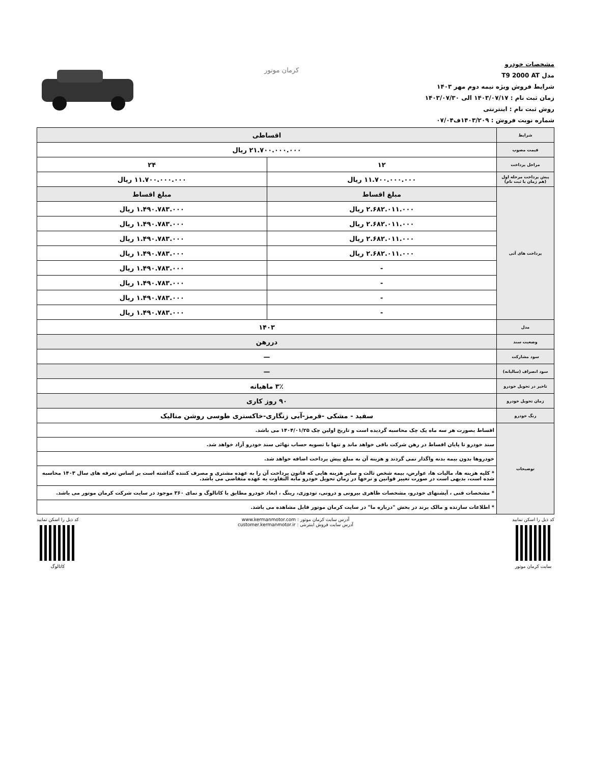مشخصات خودرو
مدل T9 2000 AT
شرایط فروش ویژه نیمه دوم مهر ۱۴۰۳
زمان ثبت نام : ۱۴۰۳/۰۷/۱۷ الی ۱۴۰۳/۰۷/۳۰
روش ثبت نام : اینترنتی
شماره نوبت فروش : ۱۴۰۳/۲۰۹ف۰۷/۰۴
کرمان موتور
| شرایط | اقساطی | |
| قیمت مصوب | ۲۱.۷۰۰.۰۰۰.۰۰۰ ریال | |
| مراحل پرداخت | ۱۲ | ۲۴ |
| پیش پرداخت مرحله اول (هم زمان با ثبت نام) | ۱۱.۷۰۰.۰۰۰.۰۰۰ ریال | ۱۱.۷۰۰.۰۰۰.۰۰۰ ریال |
| پرداخت های آتی | مبلغ اقساط | مبلغ اقساط |
| | ۲.۶۸۲.۰۱۱.۰۰۰ ریال | ۱.۴۹۰.۷۸۳.۰۰۰ ریال |
| | ۲.۶۸۲.۰۱۱.۰۰۰ ریال | ۱.۴۹۰.۷۸۳.۰۰۰ ریال |
| | ۲.۶۸۲.۰۱۱.۰۰۰ ریال | ۱.۴۹۰.۷۸۳.۰۰۰ ریال |
| | ۲.۶۸۲.۰۱۱.۰۰۰ ریال | ۱.۴۹۰.۷۸۳.۰۰۰ ریال |
| | - | ۱.۴۹۰.۷۸۳.۰۰۰ ریال |
| | - | ۱.۴۹۰.۷۸۳.۰۰۰ ریال |
| | - | ۱.۴۹۰.۷۸۳.۰۰۰ ریال |
| | - | ۱.۴۹۰.۷۸۳.۰۰۰ ریال |
| مدل | ۱۴۰۳ | |
| وضعیت سند | دررهن | |
| سود مشارکت | — | |
| سود انصراف (سالیانه) | — | |
| تاخیر در تحویل خودرو | ۳٪ ماهیانه | |
| زمان تحویل خودرو | ۹۰ روز کاری | |
| رنگ خودرو | سفید - مشکی -قرمز-آبی زنگاری-خاکستری طوسی روشن متالیک | |
| توضیحات | اقساط بصورت هر سه ماه یک چک محاسبه گردیده است و تاریخ اولین چک ۱۴۰۴/۰۱/۲۵ می باشد. | |
| | سند خودرو تا پایان اقساط در رهن شرکت باقی خواهد ماند و تنها با تسویه حساب نهائی سند خودرو آزاد خواهد شد. | |
| | خودروها بدون بیمه بدنه واگذار نمی گردند و هزینه آن به مبلغ پیش پرداخت اضافه خواهد شد. | |
| | * کلیه هزینه ها، مالیات ها، عوارض، بیمه شخص ثالث و سایر هزینه هایی که قانون پرداخت آن را به عهده مشتری و مصرف کننده گذاشته است بر اساس تعرفه های سال ۱۴۰۳ محاسبه شده است، بدیهی است در صورت تغییر قوانین و نرخها در زمان تحویل خودرو مابه التفاوت به عهده متقاضی می باشد. | |
| | * مشخصات فنی ، آپشنهای خودرو، مشخصات ظاهری بیرونی و درونی، تودوزی، رینگ ، ابعاد خودرو مطابق با کاتالوگ و نمای ۳۶۰ موجود در سایت شرکت کرمان موتور می باشد. | |
| | * اطلاعات سازنده و مالک برند در بخش "درباره ما" در سایت کرمان موتور قابل مشاهده می باشد. | |
کد ذیل را اسکن نمایید
سایت کرمان موتور
آدرس سایت کرمان موتور : www.kermanmotor.com
آدرس سایت فروش اینترنتی : customer.kermanmotor.ir
کد ذیل را اسکن نمایید
کاتالوگ